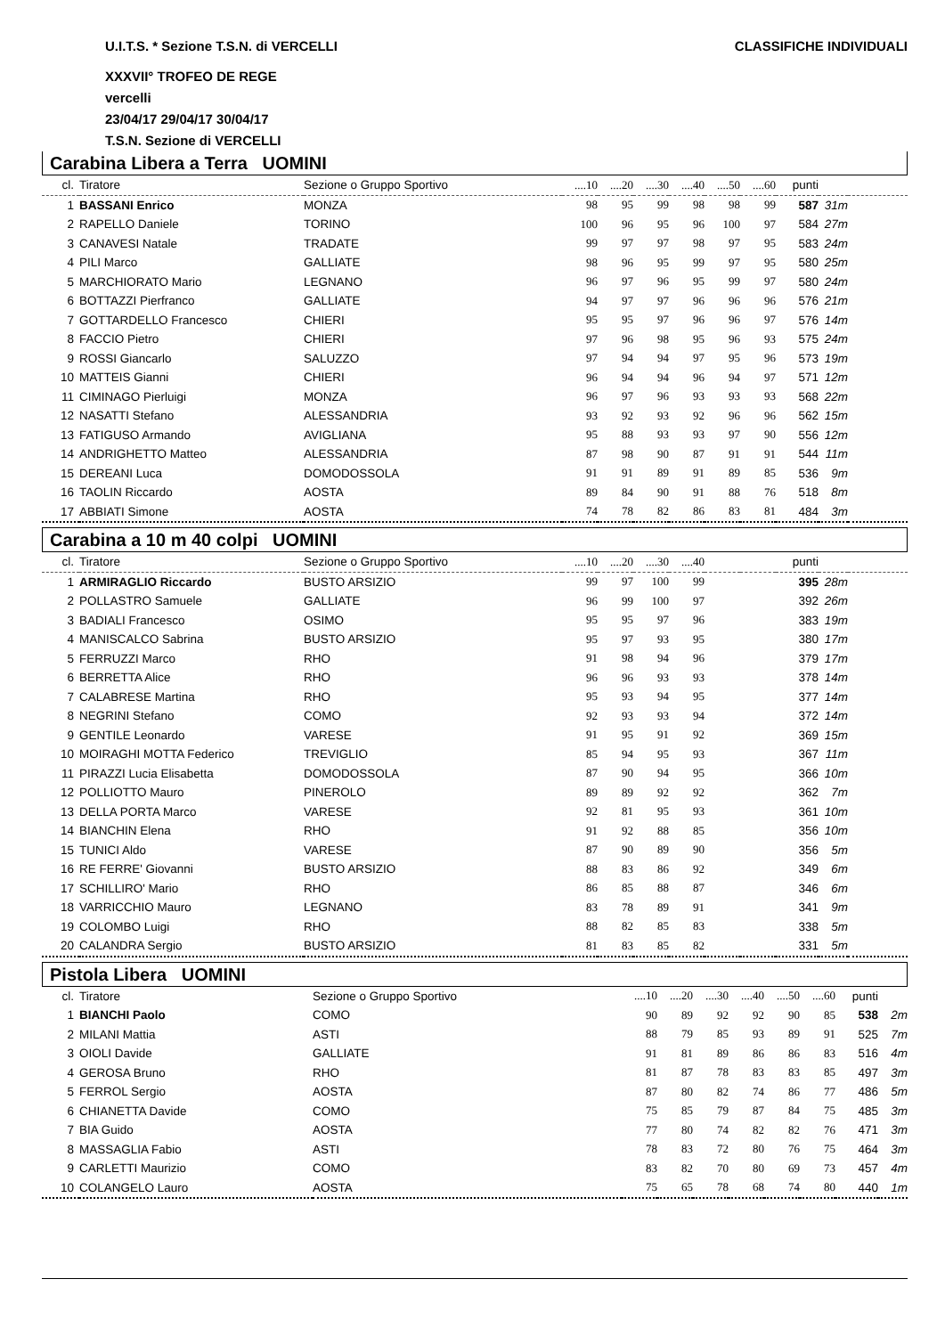CLASSIFICHE INDIVIDUALI
U.I.T.S. * Sezione T.S.N. di VERCELLI
XXXVII° TROFEO DE REGE
vercelli
23/04/17 29/04/17 30/04/17
T.S.N. Sezione di VERCELLI
Carabina Libera a Terra UOMINI
| cl. | Tiratore | Sezione o Gruppo Sportivo | ....10 | ....20 | ....30 | ....40 | ....50 | ....60 | punti | | |
| --- | --- | --- | --- | --- | --- | --- | --- | --- | --- | --- | --- |
| 1 | BASSANI Enrico | MONZA | 98 | 95 | 99 | 98 | 98 | 99 | 587 | 31m | |
| 2 | RAPELLO Daniele | TORINO | 100 | 96 | 95 | 96 | 100 | 97 | 584 | 27m | |
| 3 | CANAVESI Natale | TRADATE | 99 | 97 | 97 | 98 | 97 | 95 | 583 | 24m | |
| 4 | PILI Marco | GALLIATE | 98 | 96 | 95 | 99 | 97 | 95 | 580 | 25m | |
| 5 | MARCHIORATO Mario | LEGNANO | 96 | 97 | 96 | 95 | 99 | 97 | 580 | 24m | |
| 6 | BOTTAZZI Pierfranco | GALLIATE | 94 | 97 | 97 | 96 | 96 | 96 | 576 | 21m | |
| 7 | GOTTARDELLO Francesco | CHIERI | 95 | 95 | 97 | 96 | 96 | 97 | 576 | 14m | |
| 8 | FACCIO Pietro | CHIERI | 97 | 96 | 98 | 95 | 96 | 93 | 575 | 24m | |
| 9 | ROSSI Giancarlo | SALUZZO | 97 | 94 | 94 | 97 | 95 | 96 | 573 | 19m | |
| 10 | MATTEIS Gianni | CHIERI | 96 | 94 | 94 | 96 | 94 | 97 | 571 | 12m | |
| 11 | CIMINAGO Pierluigi | MONZA | 96 | 97 | 96 | 93 | 93 | 93 | 568 | 22m | |
| 12 | NASATTI Stefano | ALESSANDRIA | 93 | 92 | 93 | 92 | 96 | 96 | 562 | 15m | |
| 13 | FATIGUSO Armando | AVIGLIANA | 95 | 88 | 93 | 93 | 97 | 90 | 556 | 12m | |
| 14 | ANDRIGHETTO Matteo | ALESSANDRIA | 87 | 98 | 90 | 87 | 91 | 91 | 544 | 11m | |
| 15 | DEREANI Luca | DOMODOSSOLA | 91 | 91 | 89 | 91 | 89 | 85 | 536 | 9m | |
| 16 | TAOLIN Riccardo | AOSTA | 89 | 84 | 90 | 91 | 88 | 76 | 518 | 8m | |
| 17 | ABBIATI Simone | AOSTA | 74 | 78 | 82 | 86 | 83 | 81 | 484 | 3m | |
Carabina a 10 m 40 colpi UOMINI
| cl. | Tiratore | Sezione o Gruppo Sportivo | ....10 | ....20 | ....30 | ....40 | | | punti | | |
| --- | --- | --- | --- | --- | --- | --- | --- | --- | --- | --- | --- |
| 1 | ARMIRAGLIO Riccardo | BUSTO ARSIZIO | 99 | 97 | 100 | 99 | | | 395 | 28m | |
| 2 | POLLASTRO Samuele | GALLIATE | 96 | 99 | 100 | 97 | | | 392 | 26m | |
| 3 | BADIALI Francesco | OSIMO | 95 | 95 | 97 | 96 | | | 383 | 19m | |
| 4 | MANISCALCO Sabrina | BUSTO ARSIZIO | 95 | 97 | 93 | 95 | | | 380 | 17m | |
| 5 | FERRUZZI Marco | RHO | 91 | 98 | 94 | 96 | | | 379 | 17m | |
| 6 | BERRETTA Alice | RHO | 96 | 96 | 93 | 93 | | | 378 | 14m | |
| 7 | CALABRESE Martina | RHO | 95 | 93 | 94 | 95 | | | 377 | 14m | |
| 8 | NEGRINI Stefano | COMO | 92 | 93 | 93 | 94 | | | 372 | 14m | |
| 9 | GENTILE Leonardo | VARESE | 91 | 95 | 91 | 92 | | | 369 | 15m | |
| 10 | MOIRAGHI MOTTA Federico | TREVIGLIO | 85 | 94 | 95 | 93 | | | 367 | 11m | |
| 11 | PIRAZZI Lucia Elisabetta | DOMODOSSOLA | 87 | 90 | 94 | 95 | | | 366 | 10m | |
| 12 | POLLIOTTO Mauro | PINEROLO | 89 | 89 | 92 | 92 | | | 362 | 7m | |
| 13 | DELLA PORTA Marco | VARESE | 92 | 81 | 95 | 93 | | | 361 | 10m | |
| 14 | BIANCHIN Elena | RHO | 91 | 92 | 88 | 85 | | | 356 | 10m | |
| 15 | TUNICI Aldo | VARESE | 87 | 90 | 89 | 90 | | | 356 | 5m | |
| 16 | RE FERRE' Giovanni | BUSTO ARSIZIO | 88 | 83 | 86 | 92 | | | 349 | 6m | |
| 17 | SCHILLIRO' Mario | RHO | 86 | 85 | 88 | 87 | | | 346 | 6m | |
| 18 | VARRICCHIO Mauro | LEGNANO | 83 | 78 | 89 | 91 | | | 341 | 9m | |
| 19 | COLOMBO Luigi | RHO | 88 | 82 | 85 | 83 | | | 338 | 5m | |
| 20 | CALANDRA Sergio | BUSTO ARSIZIO | 81 | 83 | 85 | 82 | | | 331 | 5m | |
Pistola Libera UOMINI
| cl. | Tiratore | Sezione o Gruppo Sportivo | ....10 | ....20 | ....30 | ....40 | ....50 | ....60 | punti | | |
| --- | --- | --- | --- | --- | --- | --- | --- | --- | --- | --- | --- |
| 1 | BIANCHI Paolo | COMO | 90 | 89 | 92 | 92 | 90 | 85 | 538 | 2m | |
| 2 | MILANI Mattia | ASTI | 88 | 79 | 85 | 93 | 89 | 91 | 525 | 7m | |
| 3 | OIOLI Davide | GALLIATE | 91 | 81 | 89 | 86 | 86 | 83 | 516 | 4m | |
| 4 | GEROSA Bruno | RHO | 81 | 87 | 78 | 83 | 83 | 85 | 497 | 3m | |
| 5 | FERROL Sergio | AOSTA | 87 | 80 | 82 | 74 | 86 | 77 | 486 | 5m | |
| 6 | CHIANETTA Davide | COMO | 75 | 85 | 79 | 87 | 84 | 75 | 485 | 3m | |
| 7 | BIA Guido | AOSTA | 77 | 80 | 74 | 82 | 82 | 76 | 471 | 3m | |
| 8 | MASSAGLIA Fabio | ASTI | 78 | 83 | 72 | 80 | 76 | 75 | 464 | 3m | |
| 9 | CARLETTI Maurizio | COMO | 83 | 82 | 70 | 80 | 69 | 73 | 457 | 4m | |
| 10 | COLANGELO Lauro | AOSTA | 75 | 65 | 78 | 68 | 74 | 80 | 440 | 1m | |